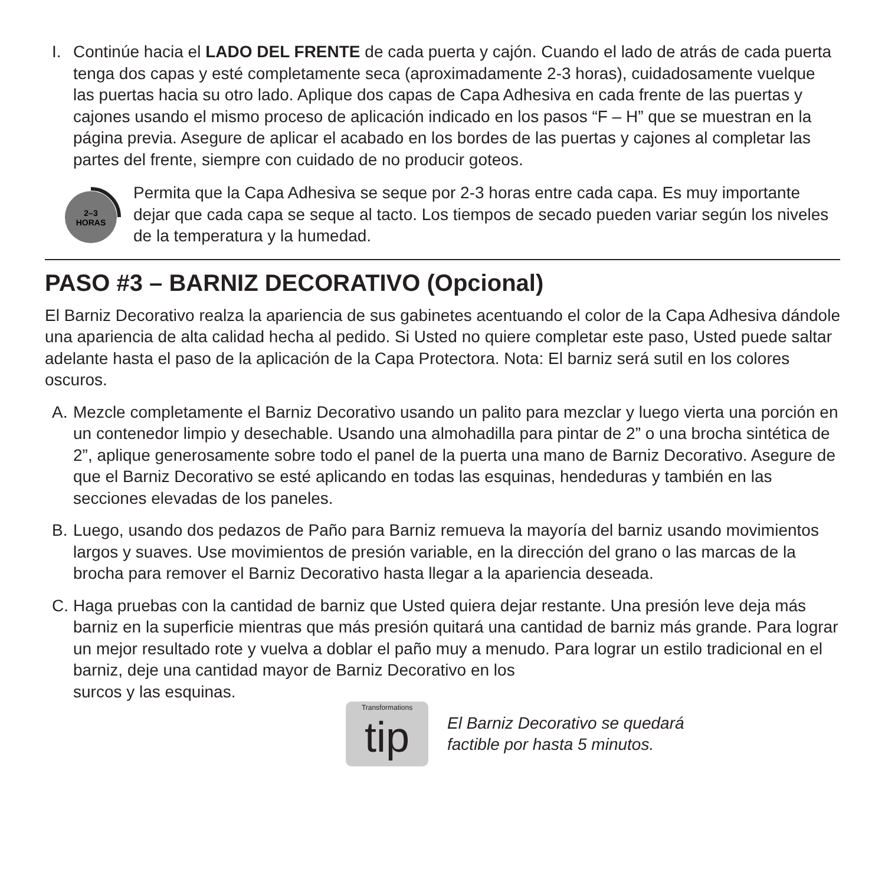I. Continúe hacia el LADO DEL FRENTE de cada puerta y cajón. Cuando el lado de atrás de cada puerta tenga dos capas y esté completamente seca (aproximadamente 2-3 horas), cuidadosamente vuelque las puertas hacia su otro lado. Aplique dos capas de Capa Adhesiva en cada frente de las puertas y cajones usando el mismo proceso de aplicación indicado en los pasos “F – H” que se muestran en la página previa. Asegure de aplicar el acabado en los bordes de las puertas y cajones al completar las partes del frente, siempre con cuidado de no producir goteos.
2–3
HORAS
Permita que la Capa Adhesiva se seque por 2-3 horas entre cada capa. Es muy importante dejar que cada capa se seque al tacto. Los tiempos de secado pueden variar según los niveles de la temperatura y la humedad.
PASO #3 – BARNIZ DECORATIVO (Opcional)
El Barniz Decorativo realza la apariencia de sus gabinetes acentuando el color de la Capa Adhesiva dándole una apariencia de alta calidad hecha al pedido. Si Usted no quiere completar este paso, Usted puede saltar adelante hasta el paso de la aplicación de la Capa Protectora. Nota: El barniz será sutil en los colores oscuros.
A. Mezcle completamente el Barniz Decorativo usando un palito para mezclar y luego vierta una porción en un contenedor limpio y desechable. Usando una almohadilla para pintar de 2” o una brocha sintética de 2”, aplique generosamente sobre todo el panel de la puerta una mano de Barniz Decorativo. Asegure de que el Barniz Decorativo se esté aplicando en todas las esquinas, hendeduras y también en las secciones elevadas de los paneles.
B. Luego, usando dos pedazos de Paño para Barniz remueva la mayoría del barniz usando movimientos largos y suaves. Use movimientos de presión variable, en la dirección del grano o las marcas de la brocha para remover el Barniz Decorativo hasta llegar a la apariencia deseada.
C. Haga pruebas con la cantidad de barniz que Usted quiera dejar restante. Una presión leve deja más barniz en la superficie mientras que más presión quitará una cantidad de barniz más grande. Para lograr un mejor resultado rote y vuelva a doblar el paño muy a menudo. Para lograr un estilo tradicional en el barniz, deje una cantidad mayor de Barniz Decorativo en los
surcos y las esquinas.
Transformations
tip
El Barniz Decorativo se quedará
factible por hasta 5 minutos.